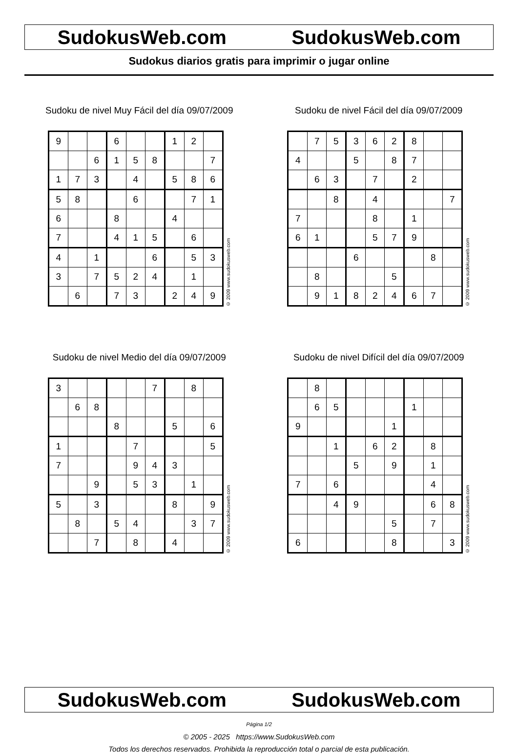SudokusWeb.com SudokusWeb.com
Sudokus diarios gratis para imprimir o jugar online
Sudoku de nivel Muy Fácil del día 09/07/2009
| 9 | | | 6 | | | 1 | 2 | |
| | | 6 | 1 | 5 | 8 | | | 7 |
| 1 | 7 | 3 | | 4 | | 5 | 8 | 6 |
| 5 | 8 | | | 6 | | | 7 | 1 |
| 6 | | | 8 | | | 4 | | |
| 7 | | | 4 | 1 | 5 | | 6 | |
| 4 | | 1 | | | 6 | | 5 | 3 |
| 3 | | 7 | 5 | 2 | 4 | | 1 | |
| | 6 | | 7 | 3 | | 2 | 4 | 9 |
© 2009 www.sudokusweb.com
Sudoku de nivel Fácil del día 09/07/2009
| | 7 | 5 | 3 | 6 | 2 | 8 | | |
| 4 | | | 5 | | 8 | 7 | | |
| | 6 | 3 | | 7 | | 2 | | |
| | | 8 | | 4 | | | | 7 |
| 7 | | | | 8 | | 1 | | |
| 6 | 1 | | | 5 | 7 | 9 | | |
| | | | 6 | | | | 8 | |
| | 8 | | | | 5 | | | |
| | 9 | 1 | 8 | 2 | 4 | 6 | 7 | |
© 2009 www.sudokusweb.com
Sudoku de nivel Medio del día 09/07/2009
| 3 | | | | | 7 | | 8 | |
| | 6 | 8 | | | | | | |
| | | | 8 | | | 5 | | 6 |
| 1 | | | | 7 | | | | 5 |
| 7 | | | | 9 | 4 | 3 | | |
| | | 9 | | 5 | 3 | | 1 | |
| 5 | | 3 | | | | 8 | | 9 |
| | 8 | | 5 | 4 | | | 3 | 7 |
| | | 7 | | 8 | | 4 | | |
© 2009 www.sudokusweb.com
Sudoku de nivel Difícil del día 09/07/2009
| | 8 | | | | | | | |
| | 6 | 5 | | | | 1 | | |
| 9 | | | | | 1 | | | |
| | | 1 | | 6 | 2 | | 8 | |
| | | | 5 | | 9 | | 1 | |
| 7 | | 6 | | | | | 4 | |
| | | 4 | 9 | | | | 6 | 8 |
| | | | | | 5 | | 7 | |
| 6 | | | | | 8 | | | 3 |
© 2009 www.sudokusweb.com
SudokusWeb.com SudokusWeb.com
Página 1/2
© 2005 - 2025 https://www.SudokusWeb.com
Todos los derechos reservados. Prohibida la reproducción total o parcial de esta publicación.